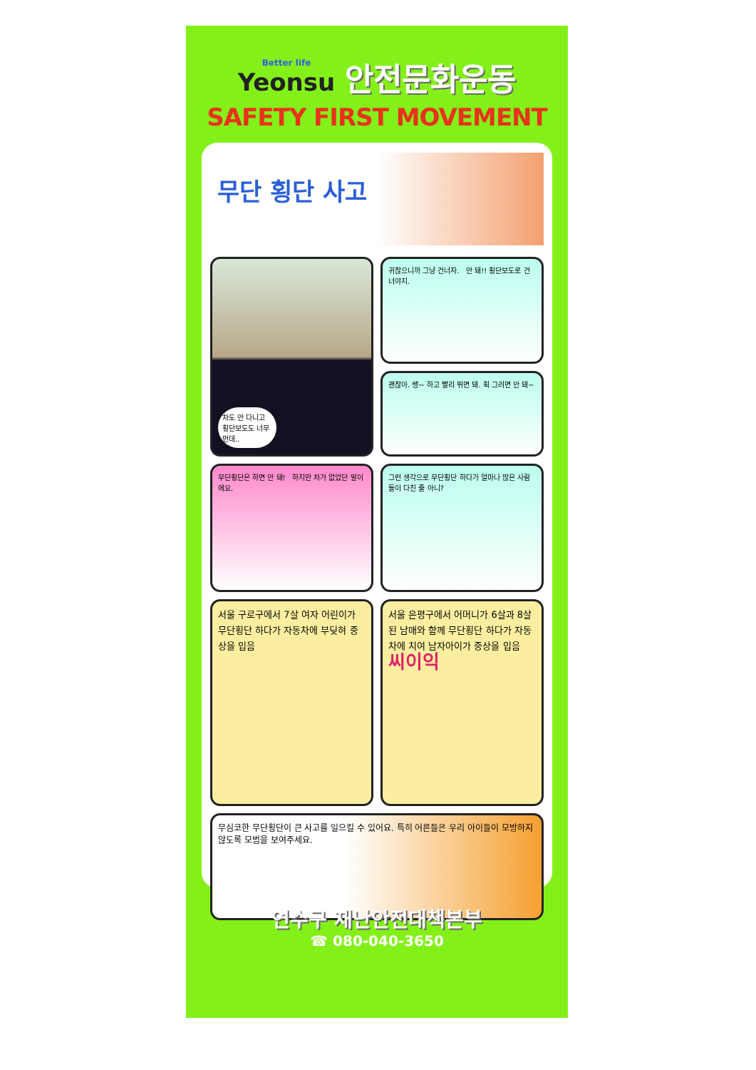Better life Yeonsu
안전문화운동
SAFETY FIRST MOVEMENT
무단 횡단 사고
차도 안 다니고 횡단보도도 너무 먼데..
귀찮으니까 그냥 건너자. 안 돼!! 횡단보도로 건너야지.
괜찮아. 쌩~ 하고 빨리 뛰면 돼. 휙 그러면 안 돼~
무단횡단은 하면 안 돼! 하지만 차가 없었단 말이에요.
그런 생각으로 무단횡단 하다가 얼마나 많은 사람들이 다친 줄 아니?
서울 구로구에서 7살 여자 어린이가 무단횡단 하다가 자동차에 부딪혀 중상을 입음
서울 은평구에서 어머니가 6살과 8살 된 남매와 함께 무단횡단 하다가 자동차에 치여 남자아이가 중상을 입음
씨이익
무심코한 무단횡단이 큰 사고를 일으킬 수 있어요. 특히 어른들은 우리 아이들이 모방하지 않도록 모범을 보여주세요.
연수구 재난안전대책본부
☎ 080-040-3650